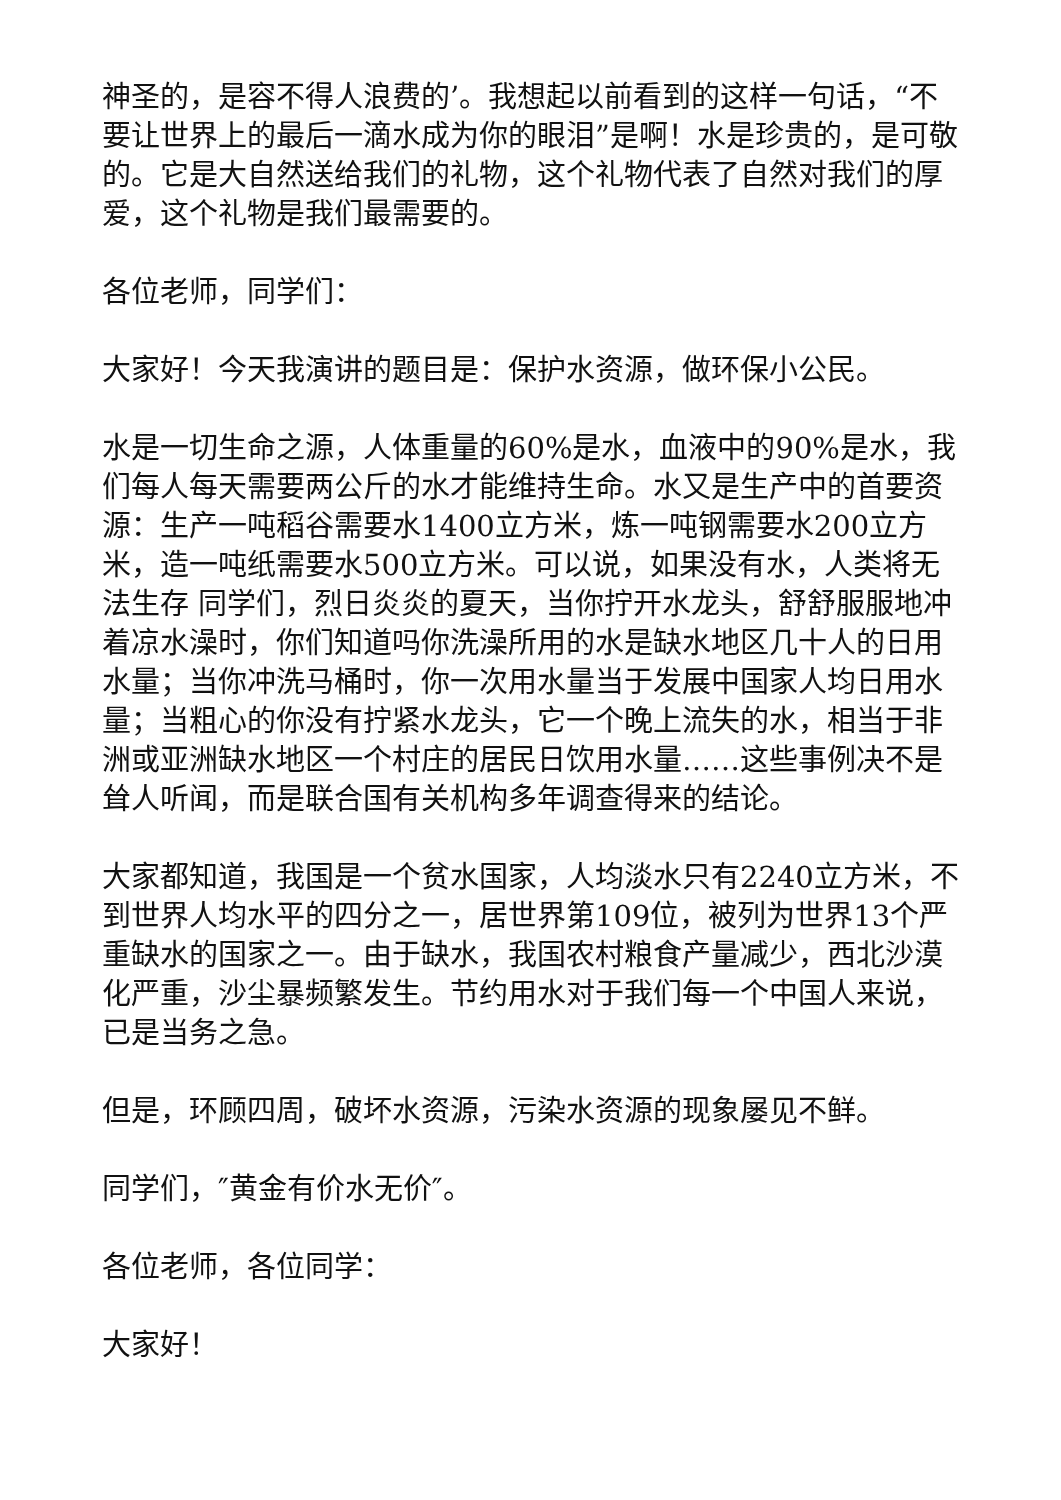神圣的，是容不得人浪费的’。我想起以前看到的这样一句话，“不要让世界上的最后一滴水成为你的眼泪”是啊！水是珍贵的，是可敬的。它是大自然送给我们的礼物，这个礼物代表了自然对我们的厚爱，这个礼物是我们最需要的。
各位老师，同学们：
大家好！今天我演讲的题目是：保护水资源，做环保小公民。
水是一切生命之源，人体重量的60%是水，血液中的90%是水，我们每人每天需要两公斤的水才能维持生命。水又是生产中的首要资源：生产一吨稻谷需要水1400立方米，炼一吨钢需要水200立方米，造一吨纸需要水500立方米。可以说，如果没有水，人类将无法生存 同学们，烈日炎炎的夏天，当你拧开水龙头，舒舒服服地冲着凉水澡时，你们知道吗你洗澡所用的水是缺水地区几十人的日用水量；当你冲洗马桶时，你一次用水量当于发展中国家人均日用水量；当粗心的你没有拧紧水龙头，它一个晚上流失的水，相当于非洲或亚洲缺水地区一个村庄的居民日饮用水量……这些事例决不是耸人听闻，而是联合国有关机构多年调查得来的结论。
大家都知道，我国是一个贫水国家，人均淡水只有2240立方米，不到世界人均水平的四分之一，居世界第109位，被列为世界13个严重缺水的国家之一。由于缺水，我国农村粮食产量减少，西北沙漠化严重，沙尘暴频繁发生。节约用水对于我们每一个中国人来说，已是当务之急。
但是，环顾四周，破坏水资源，污染水资源的现象屡见不鲜。
同学们，″黄金有价水无价″。
各位老师，各位同学：
大家好！